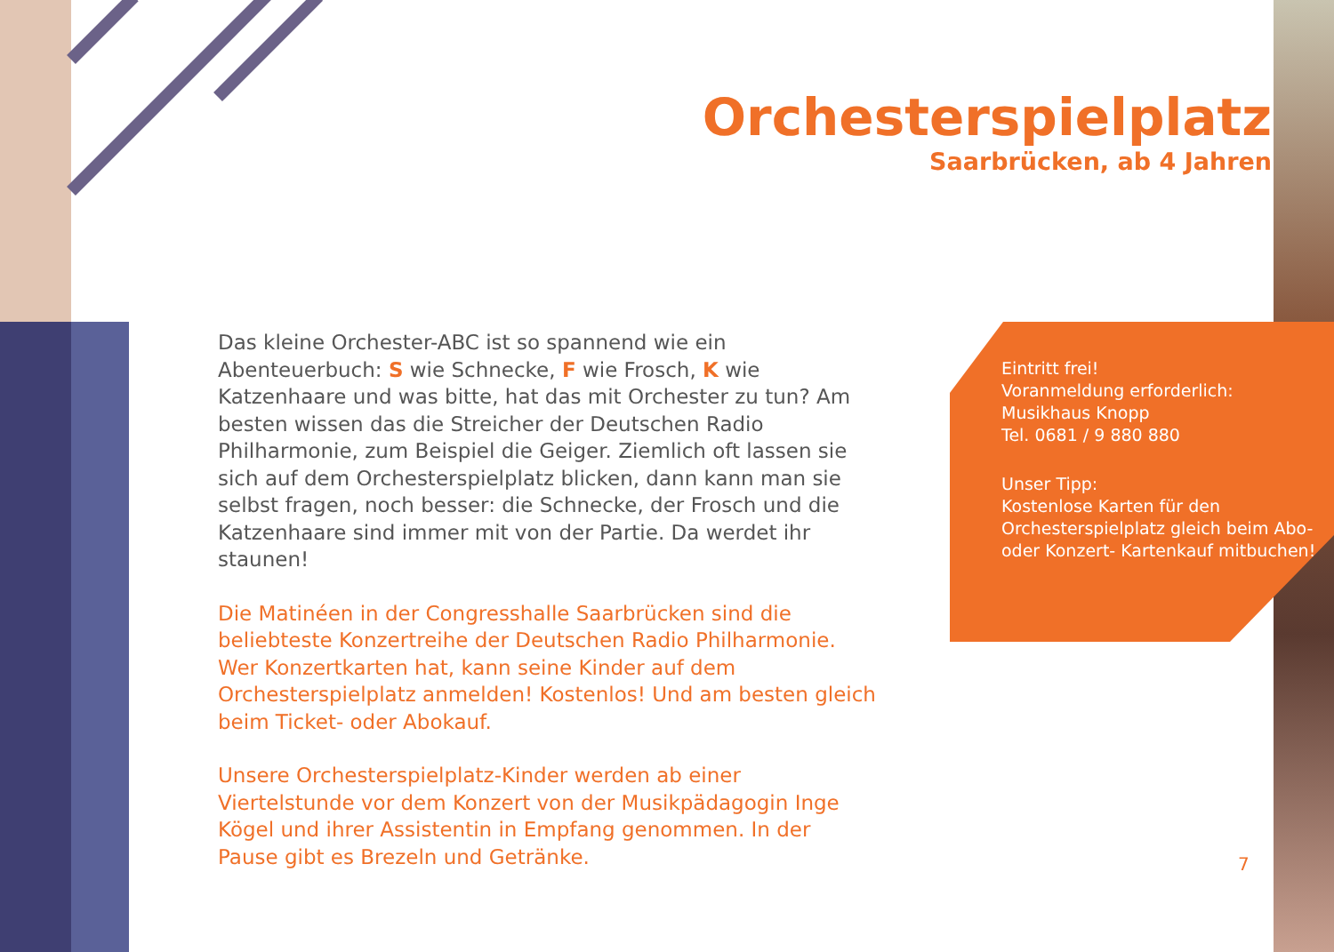Orchesterspielplatz
Saarbrücken, ab 4 Jahren
Das kleine Orchester-ABC ist so spannend wie ein Abenteuerbuch: S wie Schnecke, F wie Frosch, K wie Katzenhaare und was bitte, hat das mit Orchester zu tun? Am besten wissen das die Streicher der Deutschen Radio Philharmonie, zum Beispiel die Geiger. Ziemlich oft lassen sie sich auf dem Orchesterspielplatz blicken, dann kann man sie selbst fragen, noch besser: die Schnecke, der Frosch und die Katzenhaare sind immer mit von der Partie. Da werdet ihr staunen!
Die Matinéen in der Congresshalle Saarbrücken sind die beliebteste Konzertreihe der Deutschen Radio Philharmonie. Wer Konzertkarten hat, kann seine Kinder auf dem Orchesterspielplatz anmelden! Kostenlos! Und am besten gleich beim Ticket- oder Abokauf.
Unsere Orchesterspielplatz-Kinder werden ab einer Viertelstunde vor dem Konzert von der Musikpädagogin Inge Kögel und ihrer Assistentin in Empfang genommen. In der Pause gibt es Brezeln und Getränke.
Eintritt frei!
Voranmeldung erforderlich:
Musikhaus Knopp
Tel. 0681 / 9 880 880
Unser Tipp:
Kostenlose Karten für den Orchesterspielplatz gleich beim Abo- oder Konzert- Kartenkauf mitbuchen!
7